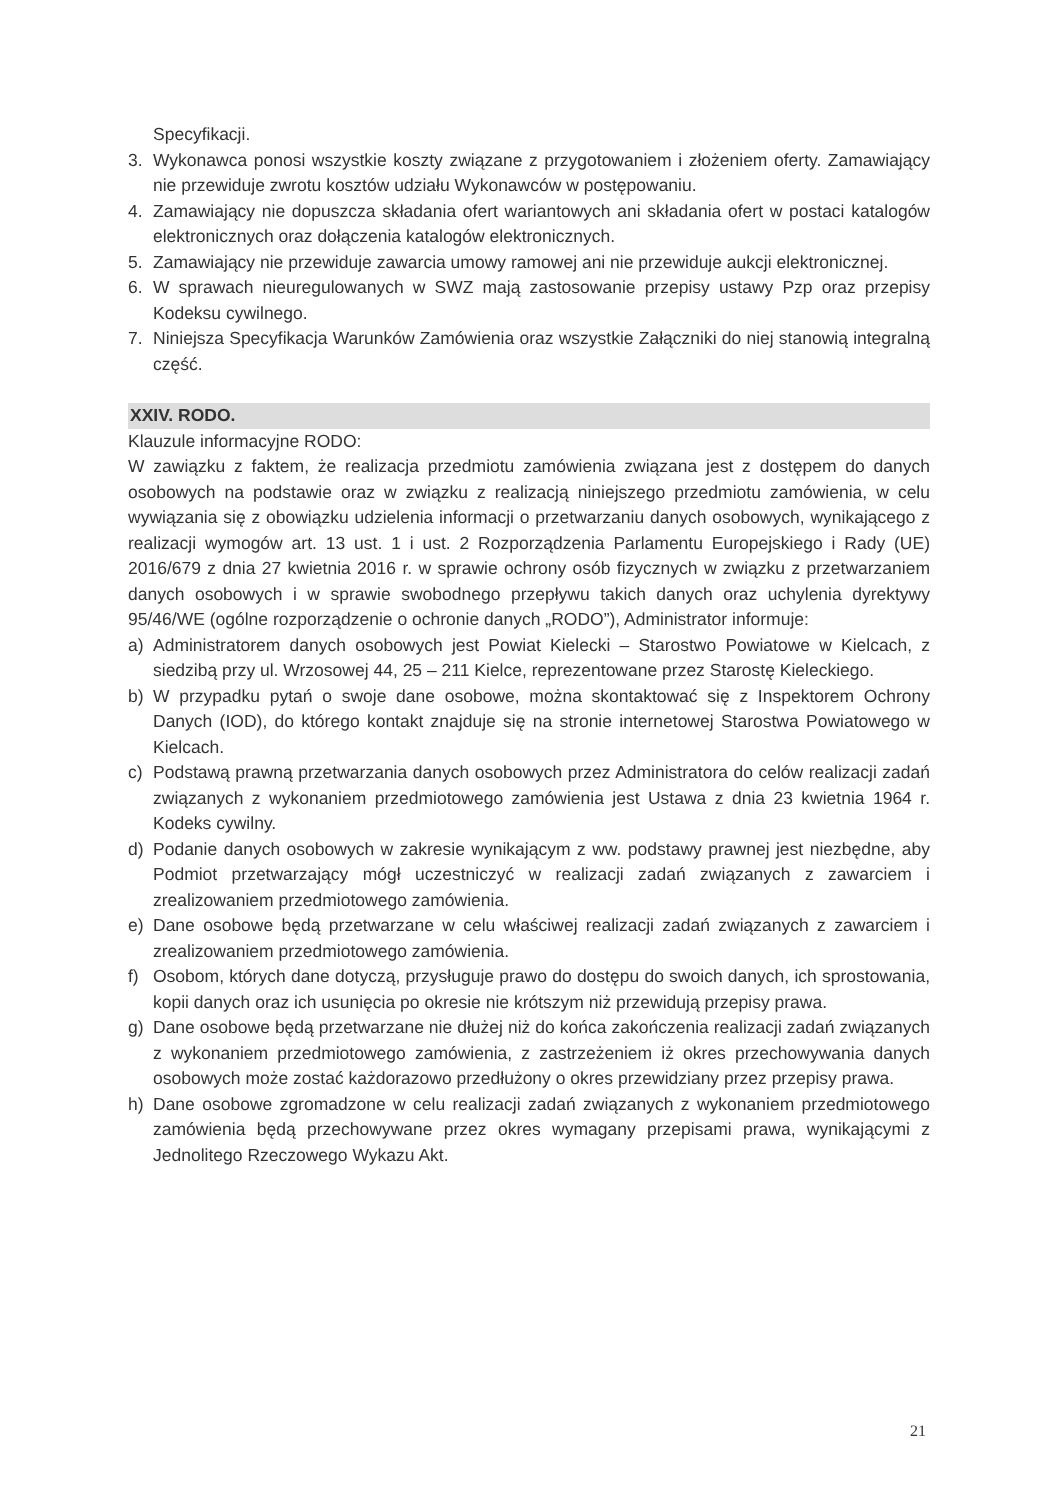Specyfikacji.
3. Wykonawca ponosi wszystkie koszty związane z przygotowaniem i złożeniem oferty. Zamawiający nie przewiduje zwrotu kosztów udziału Wykonawców w postępowaniu.
4. Zamawiający nie dopuszcza składania ofert wariantowych ani składania ofert w postaci katalogów elektronicznych oraz dołączenia katalogów elektronicznych.
5. Zamawiający nie przewiduje zawarcia umowy ramowej ani nie przewiduje aukcji elektronicznej.
6. W sprawach nieuregulowanych w SWZ mają zastosowanie przepisy ustawy Pzp oraz przepisy Kodeksu cywilnego.
7. Niniejsza Specyfikacja Warunków Zamówienia oraz wszystkie Załączniki do niej stanowią integralną część.
XXIV. RODO.
Klauzule informacyjne RODO:
W zawiązku z faktem, że realizacja przedmiotu zamówienia związana jest z dostępem do danych osobowych na podstawie oraz w związku z realizacją niniejszego przedmiotu zamówienia, w celu wywiązania się z obowiązku udzielenia informacji o przetwarzaniu danych osobowych, wynikającego z realizacji wymogów art. 13 ust. 1 i ust. 2 Rozporządzenia Parlamentu Europejskiego i Rady (UE) 2016/679 z dnia 27 kwietnia 2016 r. w sprawie ochrony osób fizycznych w związku z przetwarzaniem danych osobowych i w sprawie swobodnego przepływu takich danych oraz uchylenia dyrektywy 95/46/WE (ogólne rozporządzenie o ochronie danych „RODO”), Administrator informuje:
a) Administratorem danych osobowych jest Powiat Kielecki – Starostwo Powiatowe w Kielcach, z siedzibą przy ul. Wrzosowej 44, 25 – 211 Kielce, reprezentowane przez Starostę Kieleckiego.
b) W przypadku pytań o swoje dane osobowe, można skontaktować się z Inspektorem Ochrony Danych (IOD), do którego kontakt znajduje się na stronie internetowej Starostwa Powiatowego w Kielcach.
c) Podstawą prawną przetwarzania danych osobowych przez Administratora do celów realizacji zadań związanych z wykonaniem przedmiotowego zamówienia jest Ustawa z dnia 23 kwietnia 1964 r. Kodeks cywilny.
d) Podanie danych osobowych w zakresie wynikającym z ww. podstawy prawnej jest niezbędne, aby Podmiot przetwarzający mógł uczestniczyć w realizacji zadań związanych z zawarciem i zrealizowaniem przedmiotowego zamówienia.
e) Dane osobowe będą przetwarzane w celu właściwej realizacji zadań związanych z zawarciem i zrealizowaniem przedmiotowego zamówienia.
f) Osobom, których dane dotyczą, przysługuje prawo do dostępu do swoich danych, ich sprostowania, kopii danych oraz ich usunięcia po okresie nie krótszym niż przewidują przepisy prawa.
g) Dane osobowe będą przetwarzane nie dłużej niż do końca zakończenia realizacji zadań związanych z wykonaniem przedmiotowego zamówienia, z zastrzeżeniem iż okres przechowywania danych osobowych może zostać każdorazowo przedłużony o okres przewidziany przez przepisy prawa.
h) Dane osobowe zgromadzone w celu realizacji zadań związanych z wykonaniem przedmiotowego zamówienia będą przechowywane przez okres wymagany przepisami prawa, wynikającymi z Jednolitego Rzeczowego Wykazu Akt.
21